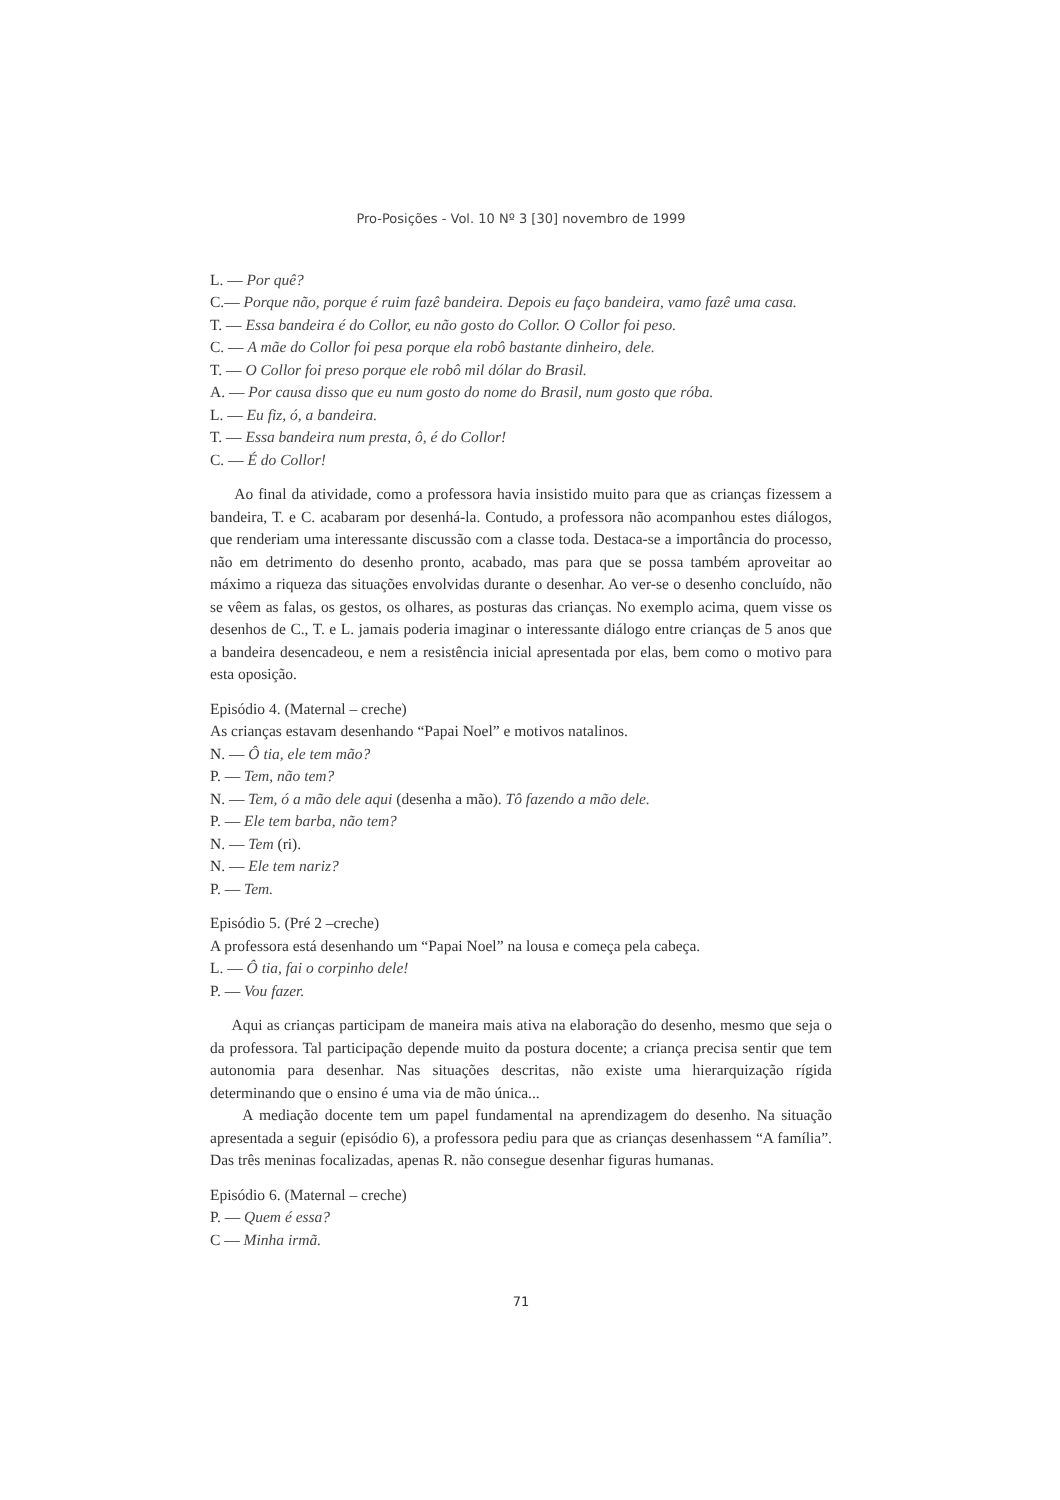Pro-Posições - Vol. 10 Nº 3 [30] novembro de 1999
L. — Por quê?
C.— Porque não, porque é ruim fazê bandeira. Depois eu faço bandeira, vamo fazê uma casa.
T. — Essa bandeira é do Collor, eu não gosto do Collor. O Collor foi peso.
C. — A mãe do Collor foi pesa porque ela robô bastante dinheiro, dele.
T. — O Collor foi preso porque ele robô mil dólar do Brasil.
A. — Por causa disso que eu num gosto do nome do Brasil, num gosto que róba.
L. — Eu fiz, ó, a bandeira.
T. — Essa bandeira num presta, ô, é do Collor!
C. — É do Collor!
Ao final da atividade, como a professora havia insistido muito para que as crianças fizessem a bandeira, T. e C. acabaram por desenhá-la. Contudo, a professora não acompanhou estes diálogos, que renderiam uma interessante discussão com a classe toda. Destaca-se a importância do processo, não em detrimento do desenho pronto, acabado, mas para que se possa também aproveitar ao máximo a riqueza das situações envolvidas durante o desenhar. Ao ver-se o desenho concluído, não se vêem as falas, os gestos, os olhares, as posturas das crianças. No exemplo acima, quem visse os desenhos de C., T. e L. jamais poderia imaginar o interessante diálogo entre crianças de 5 anos que a bandeira desencadeou, e nem a resistência inicial apresentada por elas, bem como o motivo para esta oposição.
Episódio 4. (Maternal – creche)
As crianças estavam desenhando “Papai Noel” e motivos natalinos.
N. — Ô tia, ele tem mão?
P. — Tem, não tem?
N. — Tem, ó a mão dele aqui (desenha a mão). Tô fazendo a mão dele.
P. — Ele tem barba, não tem?
N. — Tem (ri).
N. — Ele tem nariz?
P. — Tem.
Episódio 5. (Pré 2 –creche)
A professora está desenhando um “Papai Noel” na lousa e começa pela cabeça.
L. — Ô tia, fai o corpinho dele!
P. — Vou fazer.
Aqui as crianças participam de maneira mais ativa na elaboração do desenho, mesmo que seja o da professora. Tal participação depende muito da postura docente; a criança precisa sentir que tem autonomia para desenhar. Nas situações descritas, não existe uma hierarquização rígida determinando que o ensino é uma via de mão única...
A mediação docente tem um papel fundamental na aprendizagem do desenho. Na situação apresentada a seguir (episódio 6), a professora pediu para que as crianças desenhassem “A família”. Das três meninas focalizadas, apenas R. não consegue desenhar figuras humanas.
Episódio 6. (Maternal – creche)
P. — Quem é essa?
C — Minha irmã.
71